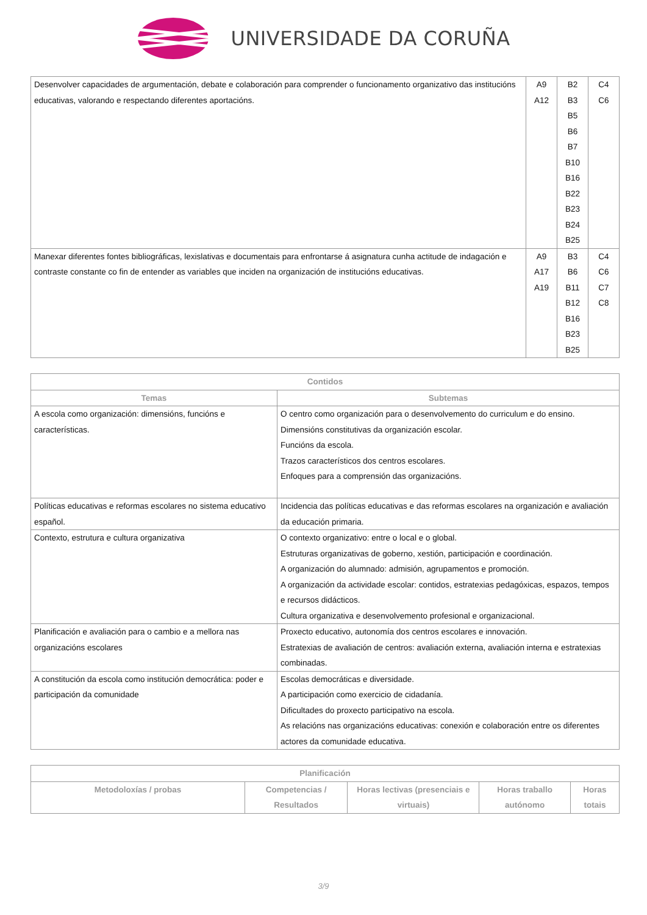UNIVERSIDADE DA CORUÑA
| Desenvolver capacidades de argumentación, debate e colaboración para comprender o funcionamento organizativo das institucións educativas, valorando e respectando diferentes aportacións. | A9 A12 | B2 B3 B5 B6 B7 B10 B16 B22 B23 B24 B25 | C4 C6 |
| Manexar diferentes fontes bibliográficas, lexislativas e documentais para enfrontarse á asignatura cunha actitude de indagación e contraste constante co fin de entender as variables que inciden na organización de institucións educativas. | A9 A17 A19 | B3 B6 B11 B12 B16 B23 B25 | C4 C6 C7 C8 |
| Contidos | |
| --- | --- |
| Temas | Subtemas |
| A escola como organización: dimensións, funcións e características. | O centro como organización para o desenvolvemento do curriculum e do ensino. Dimensións constitutivas da organización escolar. Funcións da escola. Trazos característicos dos centros escolares. Enfoques para a comprensión das organizacións. |
| Políticas educativas e reformas escolares no sistema educativo español. | Incidencia das políticas educativas e das reformas escolares na organización e avaliación da educación primaria. |
| Contexto, estrutura e cultura organizativa | O contexto organizativo: entre o local e o global. Estruturas organizativas de goberno, xestión, participación e coordinación. A organización do alumnado: admisión, agrupamentos e promoción. A organización da actividade escolar: contidos, estratexias pedagóxicas, espazos, tempos e recursos didácticos. Cultura organizativa e desenvolvemento profesional e organizacional. |
| Planificación e avaliación para o cambio e a mellora nas organizacións escolares | Proxecto educativo, autonomía dos centros escolares e innovación. Estratexias de avaliación de centros: avaliación externa, avaliación interna e estratexias combinadas. |
| A constitución da escola como institución democrática: poder e participación da comunidade | Escolas democráticas e diversidade. A participación como exercicio de cidadanía. Dificultades do proxecto participativo na escola. As relacións nas organizacións educativas: conexión e colaboración entre os diferentes actores da comunidade educativa. |
| Planificación | | | | |
| --- | --- | --- | --- | --- |
| Metodoloxías / probas | Competencias / Resultados | Horas lectivas (presenciais e virtuais) | Horas traballo autónomo | Horas totais |
3/9